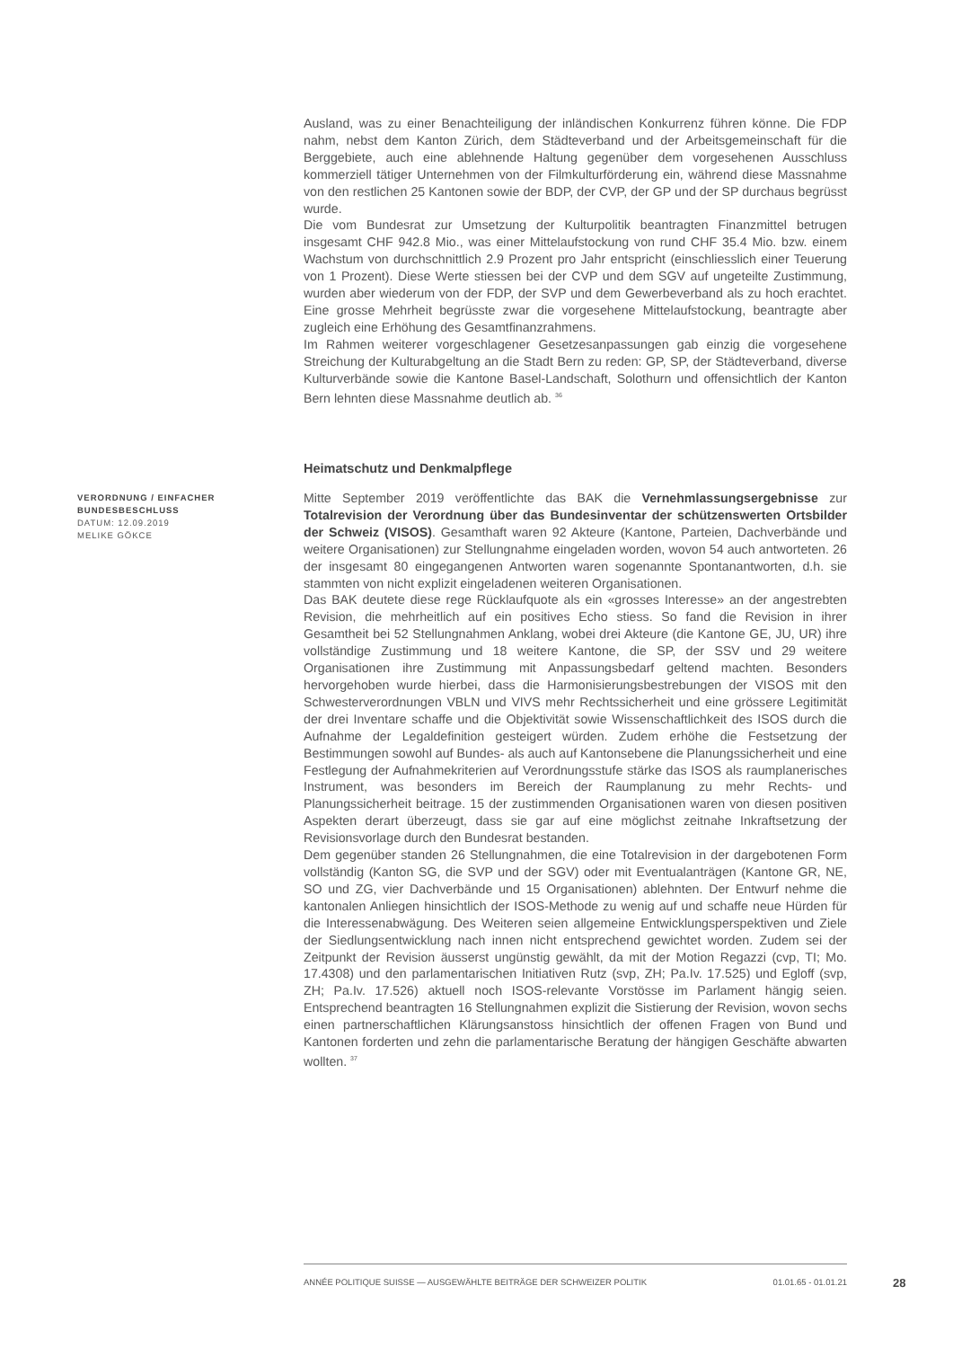VERORDNUNG / EINFACHER BUNDESBESCHLUSS
DATUM: 12.09.2019
MELIKE GÖKCE
Ausland, was zu einer Benachteiligung der inländischen Konkurrenz führen könne. Die FDP nahm, nebst dem Kanton Zürich, dem Städteverband und der Arbeitsgemeinschaft für die Berggebiete, auch eine ablehnende Haltung gegenüber dem vorgesehenen Ausschluss kommerziell tätiger Unternehmen von der Filmkulturförderung ein, während diese Massnahme von den restlichen 25 Kantonen sowie der BDP, der CVP, der GP und der SP durchaus begrüsst wurde.
Die vom Bundesrat zur Umsetzung der Kulturpolitik beantragten Finanzmittel betrugen insgesamt CHF 942.8 Mio., was einer Mittelaufstockung von rund CHF 35.4 Mio. bzw. einem Wachstum von durchschnittlich 2.9 Prozent pro Jahr entspricht (einschliesslich einer Teuerung von 1 Prozent). Diese Werte stiessen bei der CVP und dem SGV auf ungeteilte Zustimmung, wurden aber wiederum von der FDP, der SVP und dem Gewerbeverband als zu hoch erachtet. Eine grosse Mehrheit begrüsste zwar die vorgesehene Mittelaufstockung, beantragte aber zugleich eine Erhöhung des Gesamtfinanzrahmens.
Im Rahmen weiterer vorgeschlagener Gesetzesanpassungen gab einzig die vorgesehene Streichung der Kulturabgeltung an die Stadt Bern zu reden: GP, SP, der Städteverband, diverse Kulturverbände sowie die Kantone Basel-Landschaft, Solothurn und offensichtlich der Kanton Bern lehnten diese Massnahme deutlich ab. <sup>36</sup>
Heimatschutz und Denkmalpflege
Mitte September 2019 veröffentlichte das BAK die Vernehmlassungsergebnisse zur Totalrevision der Verordnung über das Bundesinventar der schützenswerten Ortsbilder der Schweiz (VISOS). Gesamthaft waren 92 Akteure (Kantone, Parteien, Dachverbände und weitere Organisationen) zur Stellungnahme eingeladen worden, wovon 54 auch antworteten. 26 der insgesamt 80 eingegangenen Antworten waren sogenannte Spontanantworten, d.h. sie stammten von nicht explizit eingeladenen weiteren Organisationen.
Das BAK deutete diese rege Rücklaufquote als ein «grosses Interesse» an der angestrebten Revision, die mehrheitlich auf ein positives Echo stiess. So fand die Revision in ihrer Gesamtheit bei 52 Stellungnahmen Anklang, wobei drei Akteure (die Kantone GE, JU, UR) ihre vollständige Zustimmung und 18 weitere Kantone, die SP, der SSV und 29 weitere Organisationen ihre Zustimmung mit Anpassungsbedarf geltend machten. Besonders hervorgehoben wurde hierbei, dass die Harmonisierungsbestrebungen der VISOS mit den Schwesterverordnungen VBLN und VIVS mehr Rechtssicherheit und eine grössere Legitimität der drei Inventare schaffe und die Objektivität sowie Wissenschaftlichkeit des ISOS durch die Aufnahme der Legaldefinition gesteigert würden. Zudem erhöhe die Festsetzung der Bestimmungen sowohl auf Bundes- als auch auf Kantonsebene die Planungssicherheit und eine Festlegung der Aufnahmekriterien auf Verordnungsstufe stärke das ISOS als raumplanerisches Instrument, was besonders im Bereich der Raumplanung zu mehr Rechts- und Planungssicherheit beitrage. 15 der zustimmenden Organisationen waren von diesen positiven Aspekten derart überzeugt, dass sie gar auf eine möglichst zeitnahe Inkraftsetzung der Revisionsvorlage durch den Bundesrat bestanden.
Dem gegenüber standen 26 Stellungnahmen, die eine Totalrevision in der dargebotenen Form vollständig (Kanton SG, die SVP und der SGV) oder mit Eventualanträgen (Kantone GR, NE, SO und ZG, vier Dachverbände und 15 Organisationen) ablehnten. Der Entwurf nehme die kantonalen Anliegen hinsichtlich der ISOS-Methode zu wenig auf und schaffe neue Hürden für die Interessenabwägung. Des Weiteren seien allgemeine Entwicklungsperspektiven und Ziele der Siedlungsentwicklung nach innen nicht entsprechend gewichtet worden. Zudem sei der Zeitpunkt der Revision äusserst ungünstig gewählt, da mit der Motion Regazzi (cvp, TI; Mo. 17.4308) und den parlamentarischen Initiativen Rutz (svp, ZH; Pa.Iv. 17.525) und Egloff (svp, ZH; Pa.Iv. 17.526) aktuell noch ISOS-relevante Vorstösse im Parlament hängig seien. Entsprechend beantragten 16 Stellungnahmen explizit die Sistierung der Revision, wovon sechs einen partnerschaftlichen Klärungsanstoss hinsichtlich der offenen Fragen von Bund und Kantonen forderten und zehn die parlamentarische Beratung der hängigen Geschäfte abwarten wollten. <sup>37</sup>
ANNÉE POLITIQUE SUISSE — AUSGEWÄHLTE BEITRÄGE DER SCHWEIZER POLITIK 01.01.65 - 01.01.21
28